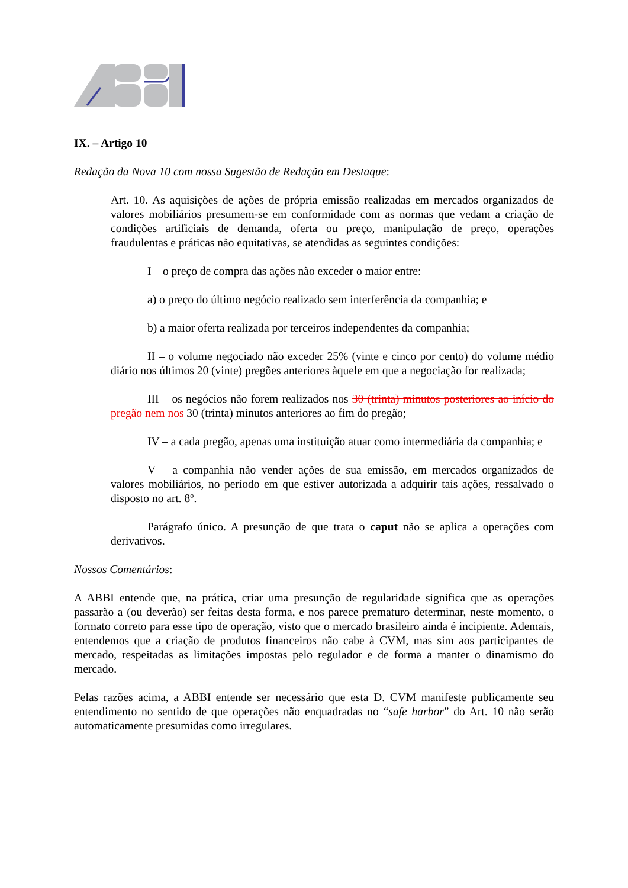IX. – Artigo 10
Redação da Nova 10 com nossa Sugestão de Redação em Destaque:
Art. 10. As aquisições de ações de própria emissão realizadas em mercados organizados de valores mobiliários presumem-se em conformidade com as normas que vedam a criação de condições artificiais de demanda, oferta ou preço, manipulação de preço, operações fraudulentas e práticas não equitativas, se atendidas as seguintes condições:
I – o preço de compra das ações não exceder o maior entre:
a) o preço do último negócio realizado sem interferência da companhia; e
b) a maior oferta realizada por terceiros independentes da companhia;
II – o volume negociado não exceder 25% (vinte e cinco por cento) do volume médio diário nos últimos 20 (vinte) pregões anteriores àquele em que a negociação for realizada;
III – os negócios não forem realizados nos 30 (trinta) minutos posteriores ao início do pregão nem nos 30 (trinta) minutos anteriores ao fim do pregão;
IV – a cada pregão, apenas uma instituição atuar como intermediária da companhia; e
V – a companhia não vender ações de sua emissão, em mercados organizados de valores mobiliários, no período em que estiver autorizada a adquirir tais ações, ressalvado o disposto no art. 8º.
Parágrafo único. A presunção de que trata o caput não se aplica a operações com derivativos.
Nossos Comentários:
A ABBI entende que, na prática, criar uma presunção de regularidade significa que as operações passarão a (ou deverão) ser feitas desta forma, e nos parece prematuro determinar, neste momento, o formato correto para esse tipo de operação, visto que o mercado brasileiro ainda é incipiente. Ademais, entendemos que a criação de produtos financeiros não cabe à CVM, mas sim aos participantes de mercado, respeitadas as limitações impostas pelo regulador e de forma a manter o dinamismo do mercado.
Pelas razões acima, a ABBI entende ser necessário que esta D. CVM manifeste publicamente seu entendimento no sentido de que operações não enquadradas no “safe harbor” do Art. 10 não serão automaticamente presumidas como irregulares.